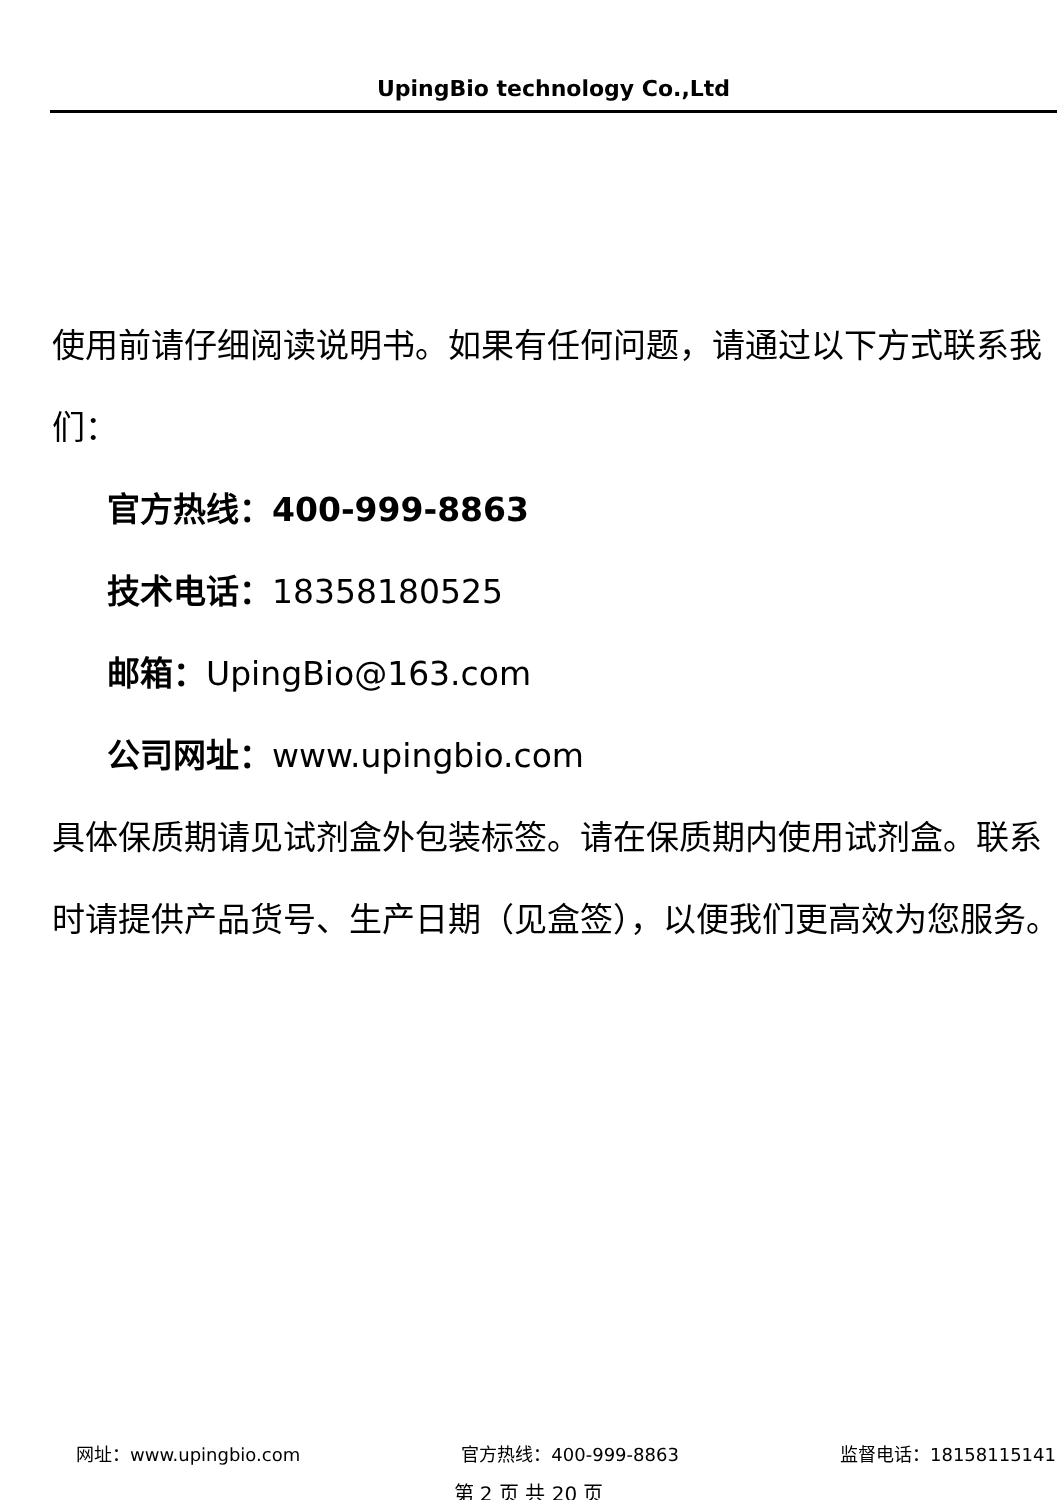UpingBio technology Co.,Ltd
使用前请仔细阅读说明书。如果有任何问题，请通过以下方式联系我们：
官方热线：400-999-8863
技术电话：18358180525
邮箱：UpingBio@163.com
公司网址：www.upingbio.com
具体保质期请见试剂盒外包装标签。请在保质期内使用试剂盒。联系时请提供产品货号、生产日期（见盒签），以便我们更高效为您服务。
网址：www.upingbio.com 官方热线：400-999-8863 监督电话：18158115141
第 2 页 共 20 页